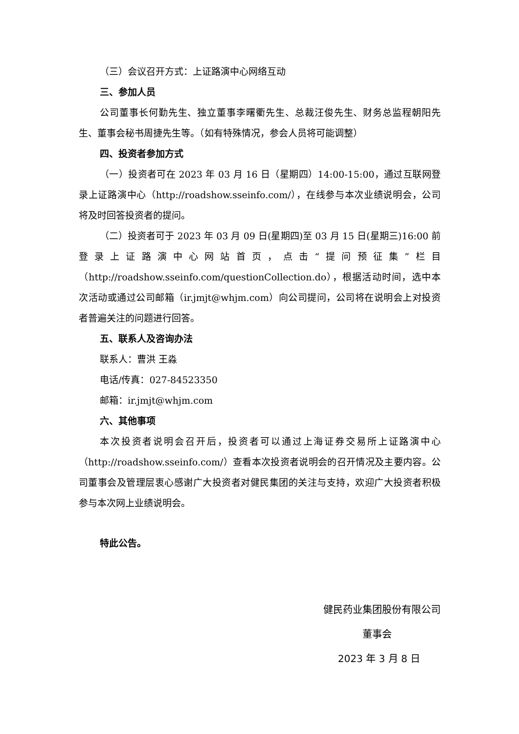（三）会议召开方式：上证路演中心网络互动
三、参加人员
公司董事长何勤先生、独立董事李曙衢先生、总裁汪俊先生、财务总监程朝阳先生、董事会秘书周捷先生等。（如有特殊情况，参会人员将可能调整）
四、投资者参加方式
（一）投资者可在 2023 年 03 月 16 日（星期四）14:00-15:00，通过互联网登录上证路演中心（http://roadshow.sseinfo.com/），在线参与本次业绩说明会，公司将及时回答投资者的提问。
（二）投资者可于 2023 年 03 月 09 日(星期四)至 03 月 15 日(星期三)16:00 前登录上证路演中心网站首页，点击“提问预征集”栏目（http://roadshow.sseinfo.com/questionCollection.do），根据活动时间，选中本次活动或通过公司邮箱（ir.jmjt@whjm.com）向公司提问，公司将在说明会上对投资者普遍关注的问题进行回答。
五、联系人及咨询办法
联系人：曹洪 王淼
电话/传真：027-84523350
邮箱：ir.jmjt@whjm.com
六、其他事项
本次投资者说明会召开后，投资者可以通过上海证券交易所上证路演中心（http://roadshow.sseinfo.com/）查看本次投资者说明会的召开情况及主要内容。公司董事会及管理层衷心感谢广大投资者对健民集团的关注与支持，欢迎广大投资者积极参与本次网上业绩说明会。
特此公告。
健民药业集团股份有限公司
董事会
2023 年 3 月 8 日